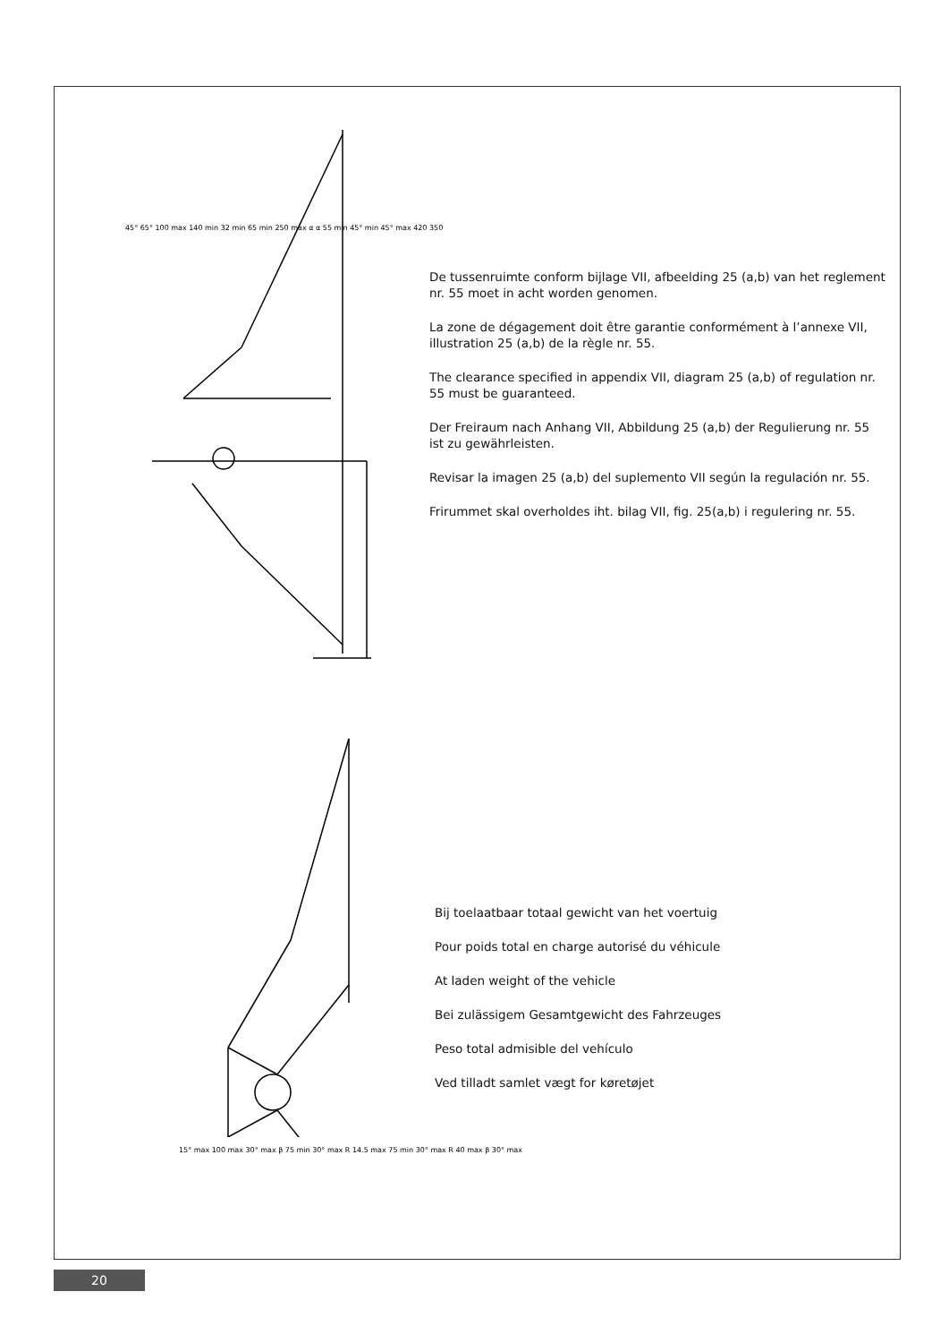45° 65° 100 max 140 min 32 min 65 min 250 max 55 min 45° min 45° max 420 350 α α
De tussenruimte conform bijlage VII, afbeelding 25 (a,b) van het reglement nr. 55 moet in acht worden genomen.
La zone de dégagement doit être garantie conformément à l’annexe VII, illustration 25 (a,b) de la règle nr. 55.
The clearance specified in appendix VII, diagram 25 (a,b) of regulation nr. 55 must be guaranteed.
Der Freiraum nach Anhang VII, Abbildung 25 (a,b) der Regulierung nr. 55 ist zu gewährleisten.
Revisar la imagen 25 (a,b) del suplemento VII según la regulación nr. 55.
Frirummet skal overholdes iht. bilag VII, fig. 25(a,b) i regulering nr. 55.
45° 65° 100 max 140 min 32 min 65 min 250 max α α 55 min 45° min 45° max 420 350
15° max 100 max 30° max β 75 min 30° max R 14.5 max 75 min 30° max R 40 max β 30° max
Bij toelaatbaar totaal gewicht van het voertuig
Pour poids total en charge autorisé du véhicule
At laden weight of the vehicle
Bei zulässigem Gesamtgewicht des Fahrzeuges
Peso total admisible del vehículo
Ved tilladt samlet vægt for køretøjet
20